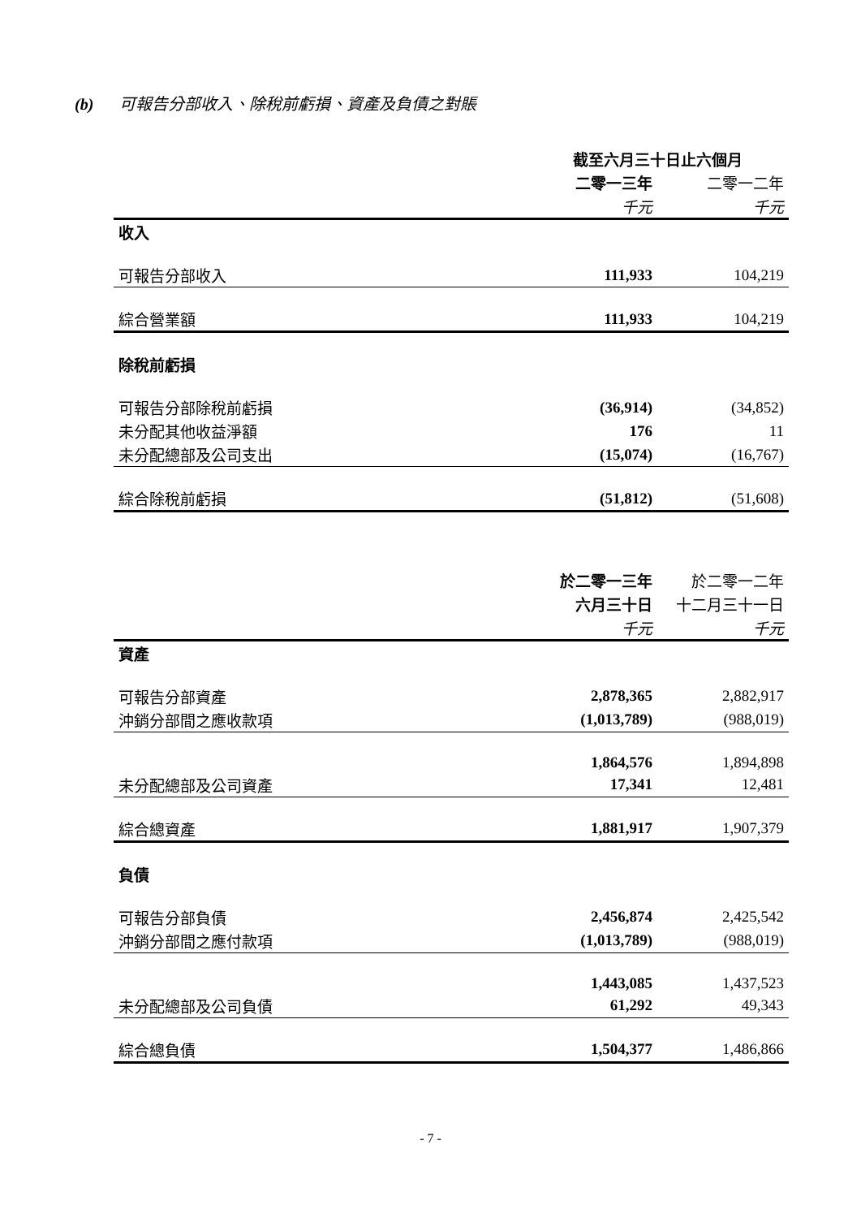(b) 可報告分部收入、除稅前虧損、資產及負債之對賬
| | 截至六月三十日止六個月 | |
| | 二零一三年 | 二零一二年 |
| | 千元 | 千元 |
| 收入 | | |
| 可報告分部收入 | 111,933 | 104,219 |
| 綜合營業額 | 111,933 | 104,219 |
| 除稅前虧損 | | |
| 可報告分部除稅前虧損 | (36,914) | (34,852) |
| 未分配其他收益淨額 | 176 | 11 |
| 未分配總部及公司支出 | (15,074) | (16,767) |
| 綜合除稅前虧損 | (51,812) | (51,608) |
| | 於二零一三年 | 於二零一二年 |
| | 六月三十日 | 十二月三十一日 |
| | 千元 | 千元 |
| 資產 | | |
| 可報告分部資產 | 2,878,365 | 2,882,917 |
| 沖銷分部間之應收款項 | (1,013,789) | (988,019) |
| | 1,864,576 | 1,894,898 |
| 未分配總部及公司資產 | 17,341 | 12,481 |
| 綜合總資產 | 1,881,917 | 1,907,379 |
| 負債 | | |
| 可報告分部負債 | 2,456,874 | 2,425,542 |
| 沖銷分部間之應付款項 | (1,013,789) | (988,019) |
| | 1,443,085 | 1,437,523 |
| 未分配總部及公司負債 | 61,292 | 49,343 |
| 綜合總負債 | 1,504,377 | 1,486,866 |
- 7 -